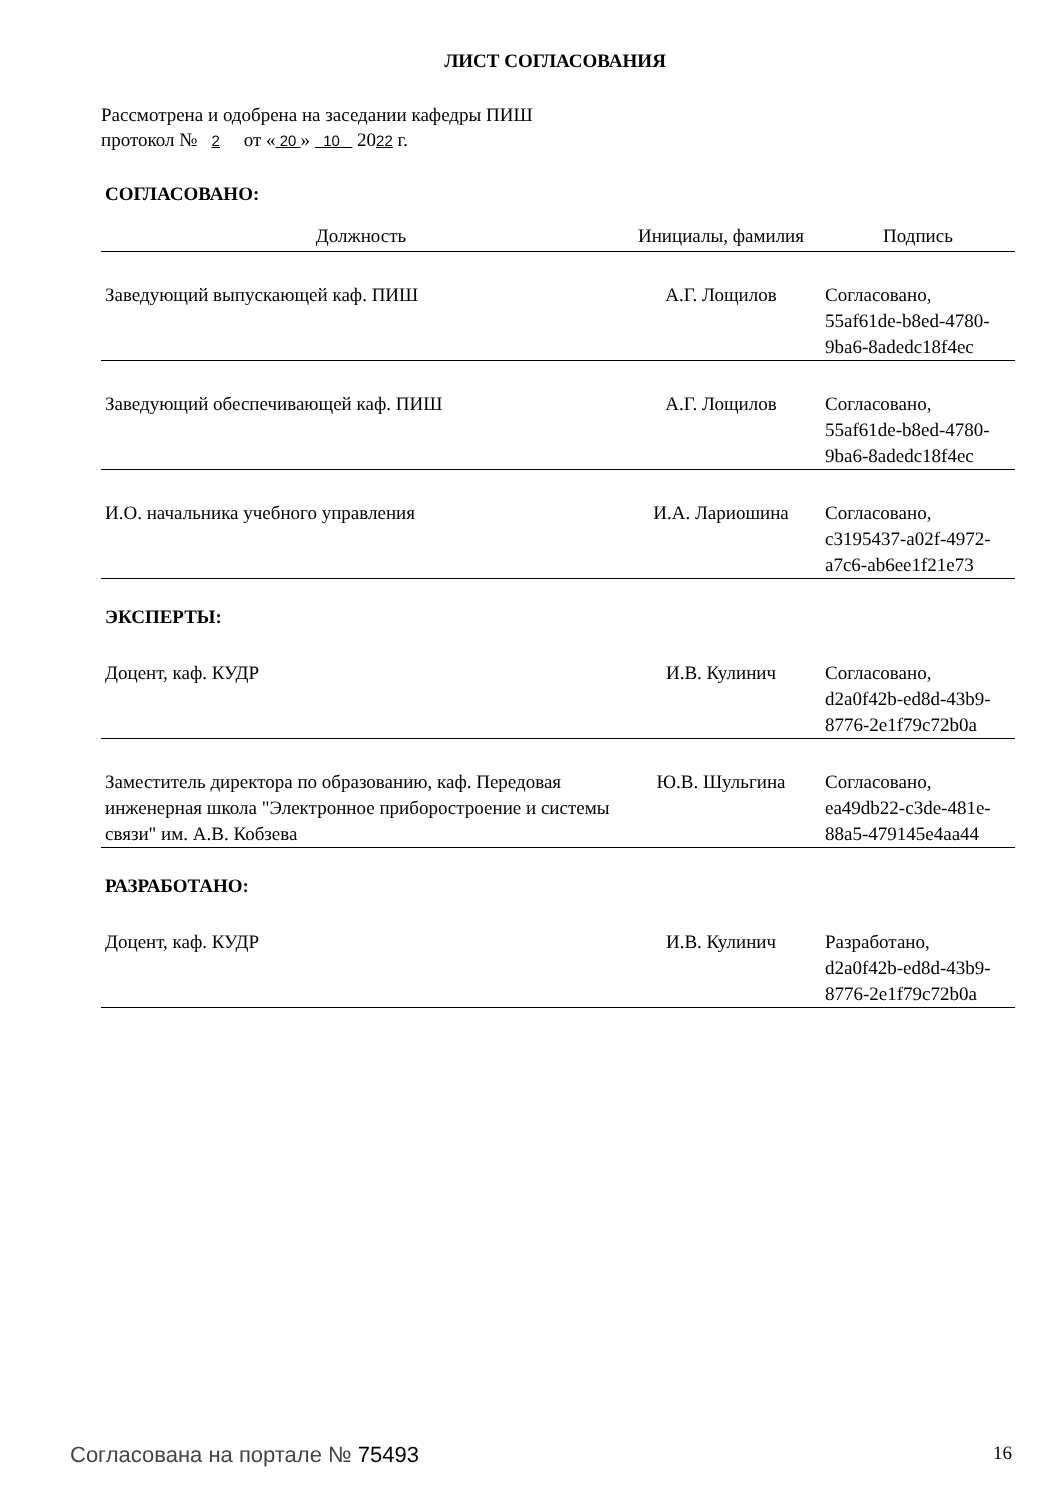ЛИСТ СОГЛАСОВАНИЯ
Рассмотрена и одобрена на заседании кафедры ПИШ
протокол № 2 от « 20 » 10 2022 г.
СОГЛАСОВАНО:
| Должность | Инициалы, фамилия | Подпись |
| --- | --- | --- |
| Заведующий выпускающей каф. ПИШ | А.Г. Лощилов | Согласовано, 55af61de-b8ed-4780- 9ba6-8adedc18f4ec |
| Заведующий обеспечивающей каф. ПИШ | А.Г. Лощилов | Согласовано, 55af61de-b8ed-4780- 9ba6-8adedc18f4ec |
| И.О. начальника учебного управления | И.А. Лариошина | Согласовано, c3195437-a02f-4972- a7c6-ab6ee1f21e73 |
| ЭКСПЕРТЫ: | | |
| Доцент, каф. КУДР | И.В. Кулинич | Согласовано, d2a0f42b-ed8d-43b9- 8776-2e1f79c72b0a |
| Заместитель директора по образованию, каф. Передовая инженерная школа "Электронное приборостроение и системы связи" им. А.В. Кобзева | Ю.В. Шульгина | Согласовано, ea49db22-c3de-481e- 88a5-479145e4aa44 |
| РАЗРАБОТАНО: | | |
| Доцент, каф. КУДР | И.В. Кулинич | Разработано, d2a0f42b-ed8d-43b9- 8776-2e1f79c72b0a |
Согласована на портале № 75493 16